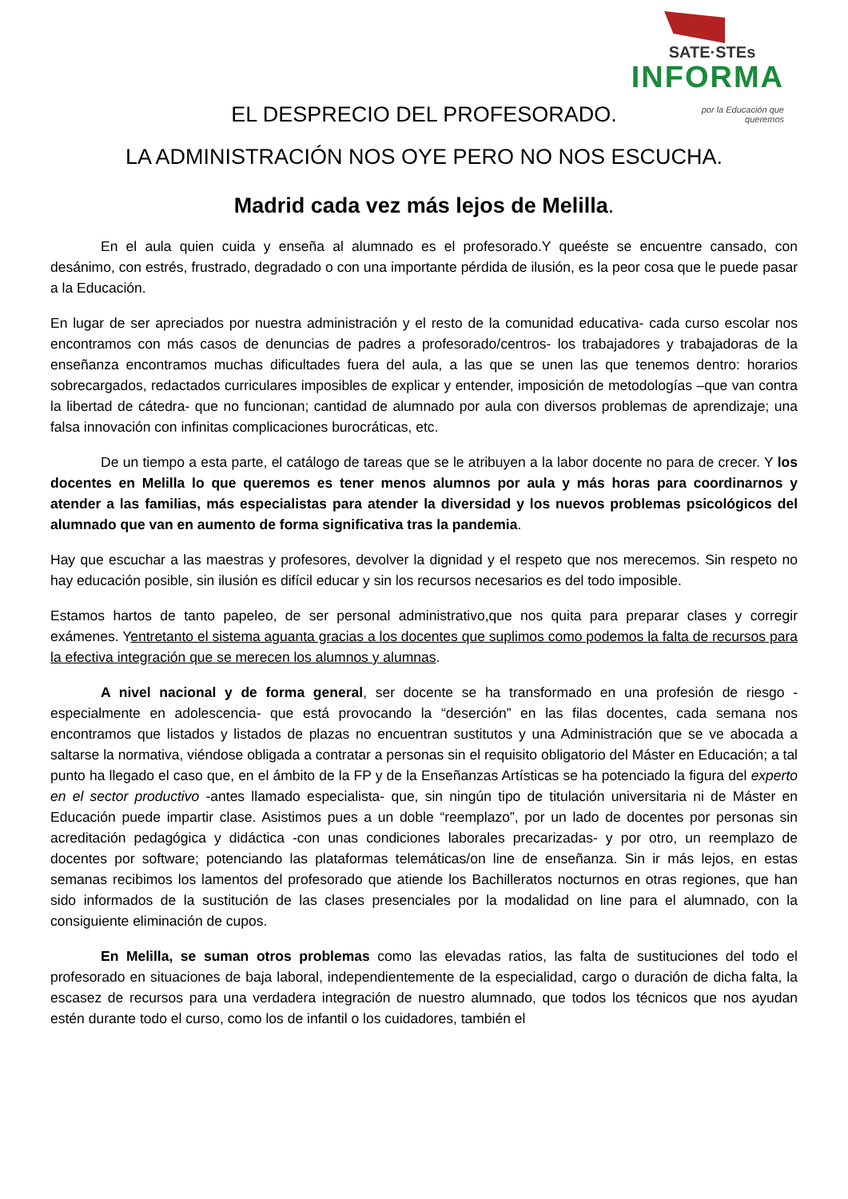SATE·STEs
INFORMA
por la Educación que
queremos
EL DESPRECIO DEL PROFESORADO.
LA ADMINISTRACIÓN NOS OYE PERO NO NOS ESCUCHA.
Madrid cada vez más lejos de Melilla.
En el aula quien cuida y enseña al alumnado es el profesorado.Y queéste se encuentre cansado, con desánimo, con estrés, frustrado, degradado o con una importante pérdida de ilusión, es la peor cosa que le puede pasar a la Educación.
En lugar de ser apreciados por nuestra administración y el resto de la comunidad educativa- cada curso escolar nos encontramos con más casos de denuncias de padres a profesorado/centros- los trabajadores y trabajadoras de la enseñanza encontramos muchas dificultades fuera del aula, a las que se unen las que tenemos dentro: horarios sobrecargados, redactados curriculares imposibles de explicar y entender, imposición de metodologías –que van contra la libertad de cátedra- que no funcionan; cantidad de alumnado por aula con diversos problemas de aprendizaje; una falsa innovación con infinitas complicaciones burocráticas, etc.
De un tiempo a esta parte, el catálogo de tareas que se le atribuyen a la labor docente no para de crecer. Y los docentes en Melilla lo que queremos es tener menos alumnos por aula y más horas para coordinarnos y atender a las familias, más especialistas para atender la diversidad y los nuevos problemas psicológicos del alumnado que van en aumento de forma significativa tras la pandemia.
Hay que escuchar a las maestras y profesores, devolver la dignidad y el respeto que nos merecemos. Sin respeto no hay educación posible, sin ilusión es difícil educar y sin los recursos necesarios es del todo imposible.
Estamos hartos de tanto papeleo, de ser personal administrativo,que nos quita para preparar clases y corregir exámenes. Yentretanto el sistema aguanta gracias a los docentes que suplimos como podemos la falta de recursos para la efectiva integración que se merecen los alumnos y alumnas.
A nivel nacional y de forma general, ser docente se ha transformado en una profesión de riesgo -especialmente en adolescencia- que está provocando la “deserción” en las filas docentes, cada semana nos encontramos que listados y listados de plazas no encuentran sustitutos y una Administración que se ve abocada a saltarse la normativa, viéndose obligada a contratar a personas sin el requisito obligatorio del Máster en Educación; a tal punto ha llegado el caso que, en el ámbito de la FP y de la Enseñanzas Artísticas se ha potenciado la figura del experto en el sector productivo -antes llamado especialista- que, sin ningún tipo de titulación universitaria ni de Máster en Educación puede impartir clase. Asistimos pues a un doble “reemplazo”, por un lado de docentes por personas sin acreditación pedagógica y didáctica -con unas condiciones laborales precarizadas- y por otro, un reemplazo de docentes por software; potenciando las plataformas telemáticas/on line de enseñanza. Sin ir más lejos, en estas semanas recibimos los lamentos del profesorado que atiende los Bachilleratos nocturnos en otras regiones, que han sido informados de la sustitución de las clases presenciales por la modalidad on line para el alumnado, con la consiguiente eliminación de cupos.
En Melilla, se suman otros problemas como las elevadas ratios, las falta de sustituciones del todo el profesorado en situaciones de baja laboral, independientemente de la especialidad, cargo o duración de dicha falta, la escasez de recursos para una verdadera integración de nuestro alumnado, que todos los técnicos que nos ayudan estén durante todo el curso, como los de infantil o los cuidadores, también el